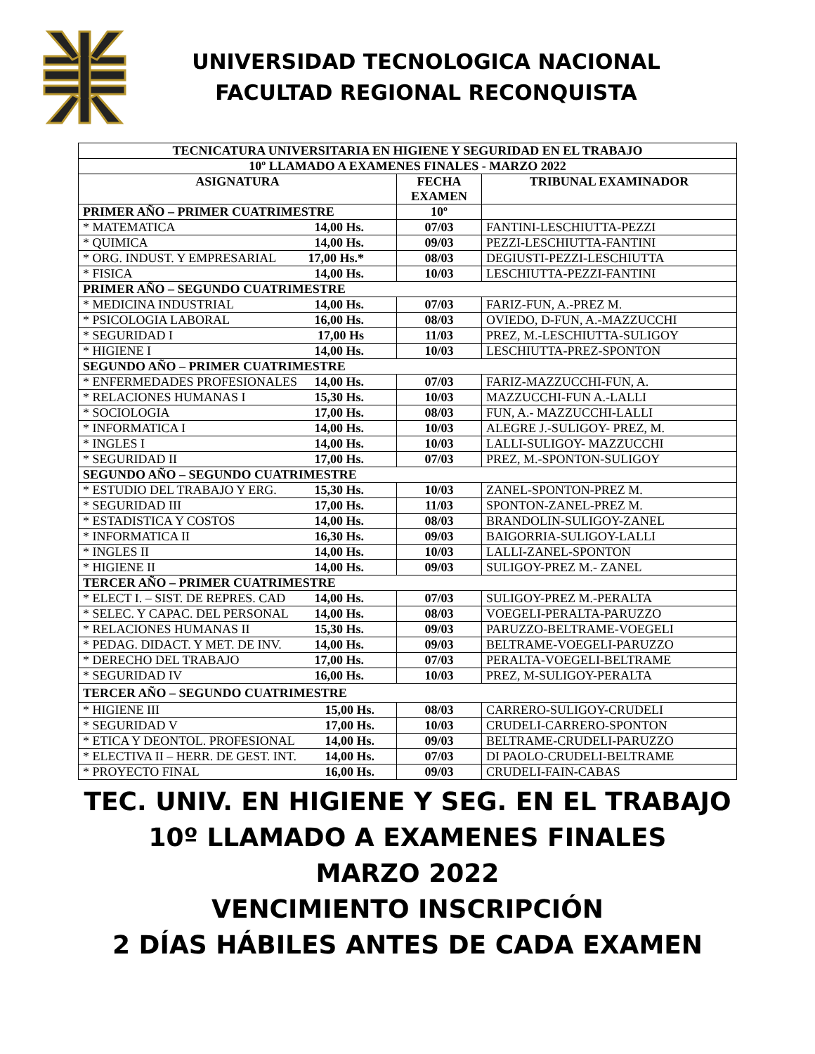UNIVERSIDAD TECNOLOGICA NACIONAL
FACULTAD REGIONAL RECONQUISTA
| TECNICATURA UNIVERSITARIA EN HIGIENE Y SEGURIDAD EN EL TRABAJO | | |
| --- | --- | --- |
| 10º LLAMADO A EXAMENES FINALES - MARZO 2022 | | |
| ASIGNATURA | FECHA EXAMEN | TRIBUNAL EXAMINADOR |
| PRIMER AÑO – PRIMER CUATRIMESTRE | 10º | |
| * MATEMATICA 14,00 Hs. | 07/03 | FANTINI-LESCHIUTTA-PEZZI |
| * QUIMICA 14,00 Hs. | 09/03 | PEZZI-LESCHIUTTA-FANTINI |
| * ORG. INDUST. Y EMPRESARIAL 17,00 Hs.* | 08/03 | DEGIUSTI-PEZZI-LESCHIUTTA |
| * FISICA 14,00 Hs. | 10/03 | LESCHIUTTA-PEZZI-FANTINI |
| PRIMER AÑO – SEGUNDO CUATRIMESTRE | | |
| * MEDICINA INDUSTRIAL 14,00 Hs. | 07/03 | FARIZ-FUN, A.-PREZ M. |
| * PSICOLOGIA LABORAL 16,00 Hs. | 08/03 | OVIEDO, D-FUN, A.-MAZZUCCHI |
| * SEGURIDAD I 17,00 Hs | 11/03 | PREZ, M.-LESCHIUTTA-SULIGOY |
| * HIGIENE I 14,00 Hs. | 10/03 | LESCHIUTTA-PREZ-SPONTON |
| SEGUNDO AÑO – PRIMER CUATRIMESTRE | | |
| * ENFERMEDADES PROFESIONALES 14,00 Hs. | 07/03 | FARIZ-MAZZUCCHI-FUN, A. |
| * RELACIONES HUMANAS I 15,30 Hs. | 10/03 | MAZZUCCHI-FUN A.-LALLI |
| * SOCIOLOGIA 17,00 Hs. | 08/03 | FUN, A.- MAZZUCCHI-LALLI |
| * INFORMATICA I 14,00 Hs. | 10/03 | ALEGRE J.-SULIGOY- PREZ, M. |
| * INGLES I 14,00 Hs. | 10/03 | LALLI-SULIGOY- MAZZUCCHI |
| * SEGURIDAD II 17,00 Hs. | 07/03 | PREZ, M.-SPONTON-SULIGOY |
| SEGUNDO AÑO – SEGUNDO CUATRIMESTRE | | |
| * ESTUDIO DEL TRABAJO Y ERG. 15,30 Hs. | 10/03 | ZANEL-SPONTON-PREZ M. |
| * SEGURIDAD III 17,00 Hs. | 11/03 | SPONTON-ZANEL-PREZ M. |
| * ESTADISTICA Y COSTOS 14,00 Hs. | 08/03 | BRANDOLIN-SULIGOY-ZANEL |
| * INFORMATICA II 16,30 Hs. | 09/03 | BAIGORRIA-SULIGOY-LALLI |
| * INGLES II 14,00 Hs. | 10/03 | LALLI-ZANEL-SPONTON |
| * HIGIENE II 14,00 Hs. | 09/03 | SULIGOY-PREZ M.- ZANEL |
| TERCER AÑO – PRIMER CUATRIMESTRE | | |
| * ELECT I. – SIST. DE REPRES. CAD 14,00 Hs. | 07/03 | SULIGOY-PREZ M.-PERALTA |
| * SELEC. Y CAPAC. DEL PERSONAL 14,00 Hs. | 08/03 | VOEGELI-PERALTA-PARUZZO |
| * RELACIONES HUMANAS II 15,30 Hs. | 09/03 | PARUZZO-BELTRAME-VOEGELI |
| * PEDAG. DIDACT. Y MET. DE INV. 14,00 Hs. | 09/03 | BELTRAME-VOEGELI-PARUZZO |
| * DERECHO DEL TRABAJO 17,00 Hs. | 07/03 | PERALTA-VOEGELI-BELTRAME |
| * SEGURIDAD IV 16,00 Hs. | 10/03 | PREZ, M-SULIGOY-PERALTA |
| TERCER AÑO – SEGUNDO CUATRIMESTRE | | |
| * HIGIENE III 15,00 Hs. | 08/03 | CARRERO-SULIGOY-CRUDELI |
| * SEGURIDAD V 17,00 Hs. | 10/03 | CRUDELI-CARRERO-SPONTON |
| * ETICA Y DEONTOL. PROFESIONAL 14,00 Hs. | 09/03 | BELTRAME-CRUDELI-PARUZZO |
| * ELECTIVA II – HERR. DE GEST. INT. 14,00 Hs. | 07/03 | DI PAOLO-CRUDELI-BELTRAME |
| * PROYECTO FINAL 16,00 Hs. | 09/03 | CRUDELI-FAIN-CABAS |
TEC. UNIV. EN HIGIENE Y SEG. EN EL TRABAJO
10º LLAMADO A EXAMENES FINALES
MARZO 2022
VENCIMIENTO INSCRIPCIÓN
2 DÍAS HÁBILES ANTES DE CADA EXAMEN